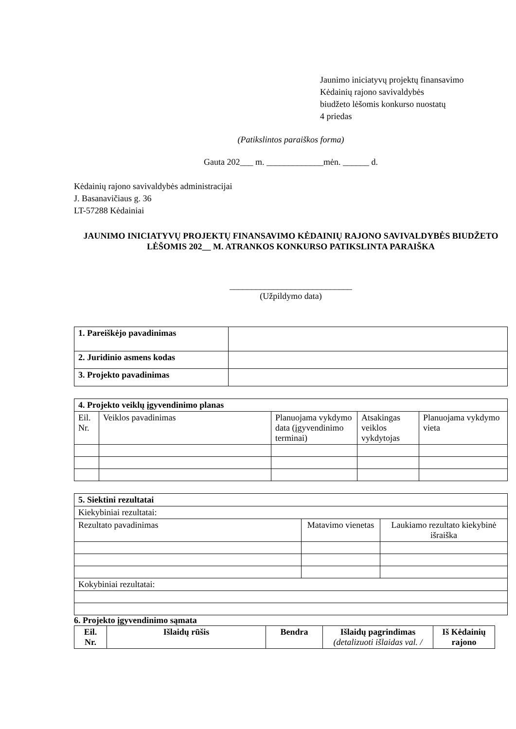Jaunimo iniciatyvų projektų finansavimo
Kėdainių rajono savivaldybės
biudžeto lėšomis konkurso nuostatų
4 priedas
(Patikslintos paraiškos forma)
Gauta 202___ m. _____________mėn. ______ d.
Kėdainių rajono savivaldybės administracijai
J. Basanavičiaus g. 36
LT-57288 Kėdainiai
JAUNIMO INICIATYVŲ PROJEKTŲ FINANSAVIMO KĖDAINIŲ RAJONO SAVIVALDYBĖS BIUDŽETO LĖŠOMIS 202__ M. ATRANKOS KONKURSO PATIKSLINTA PARAIŠKA
____________________________
(Užpildymo data)
| 1. Pareiškėjo pavadinimas | |
| 2. Juridinio asmens kodas | |
| 3. Projekto pavadinimas | |
| 4. Projekto veiklų įgyvendinimo planas | | | | |
| Eil. Nr. | Veiklos pavadinimas | Planuojama vykdymo data (įgyvendinimo terminai) | Atsakingas veiklos vykdytojas | Planuojama vykdymo vieta |
| 5. Siektini rezultatai | | |
| Kiekybiniai rezultatai: | | |
| Rezultato pavadinimas | Matavimo vienetas | Laukiamo rezultato kiekybinė išraiška |
| Kokybiniai rezultatai: | | |
6. Projekto įgyvendinimo sąmata
| Eil. Nr. | Išlaidų rūšis | Bendra | Išlaidų pagrindimas (detalizuoti išlaidas val. / | Iš Kėdainių rajono |
| --- | --- | --- | --- | --- |